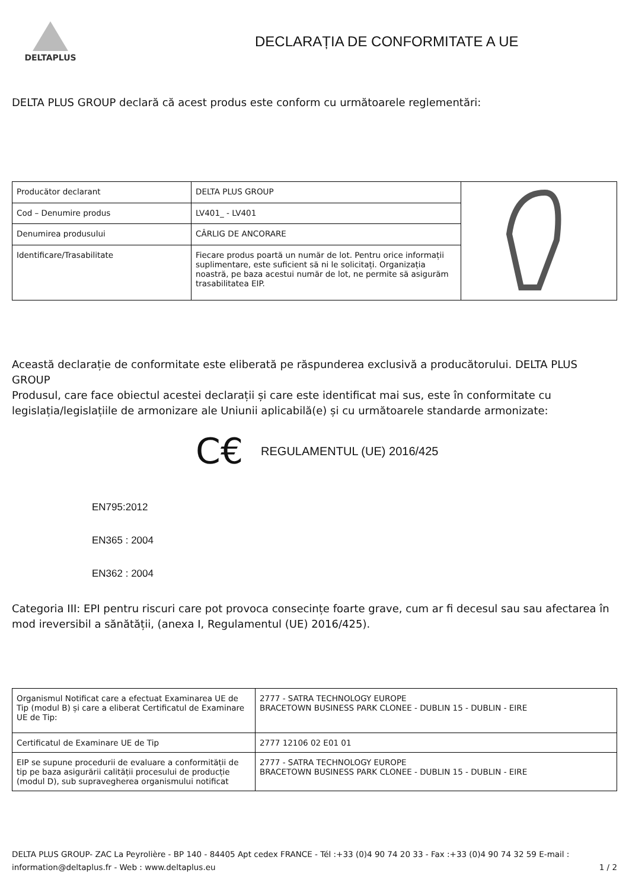DELTAPLUS
DECLARAȚIA DE CONFORMITATE A UE
DELTA PLUS GROUP declară că acest produs este conform cu următoarele reglementări:
| Producător declarant | DELTA PLUS GROUP | |
| Cod – Denumire produs | LV401_ - LV401 | |
| Denumirea produsului | CÂRLIG DE ANCORARE | |
| Identificare/Trasabilitate | Fiecare produs poartă un număr de lot. Pentru orice informații suplimentare, este suficient să ni le solicitați. Organizația noastră, pe baza acestui număr de lot, ne permite să asigurăm trasabilitatea EIP. | |
Această declarație de conformitate este eliberată pe răspunderea exclusivă a producătorului. DELTA PLUS GROUP
Produsul, care face obiectul acestei declarații și care este identificat mai sus, este în conformitate cu legislația/legislațiile de armonizare ale Uniunii aplicabilă(e) și cu următoarele standarde armonizate:
C€ REGULAMENTUL (UE) 2016/425
EN795:2012
EN365 : 2004
EN362 : 2004
Categoria III: EPI pentru riscuri care pot provoca consecințe foarte grave, cum ar fi decesul sau sau afectarea în mod ireversibil a sănătății, (anexa I, Regulamentul (UE) 2016/425).
| Organismul Notificat care a efectuat Examinarea UE de Tip (modul B) și care a eliberat Certificatul de Examinare UE de Tip: | 2777 - SATRA TECHNOLOGY EUROPE BRACETOWN BUSINESS PARK CLONEE - DUBLIN 15 - DUBLIN - EIRE |
| Certificatul de Examinare UE de Tip | 2777 12106 02 E01 01 |
| EIP se supune procedurii de evaluare a conformității de tip pe baza asigurării calității procesului de producție (modul D), sub supravegherea organismului notificat | 2777 - SATRA TECHNOLOGY EUROPE BRACETOWN BUSINESS PARK CLONEE - DUBLIN 15 - DUBLIN - EIRE |
DELTA PLUS GROUP- ZAC La Peyrolière - BP 140 - 84405 Apt cedex FRANCE - Tél :+33 (0)4 90 74 20 33 - Fax :+33 (0)4 90 74 32 59 E-mail : information@deltaplus.fr - Web : www.deltaplus.eu 1 / 2